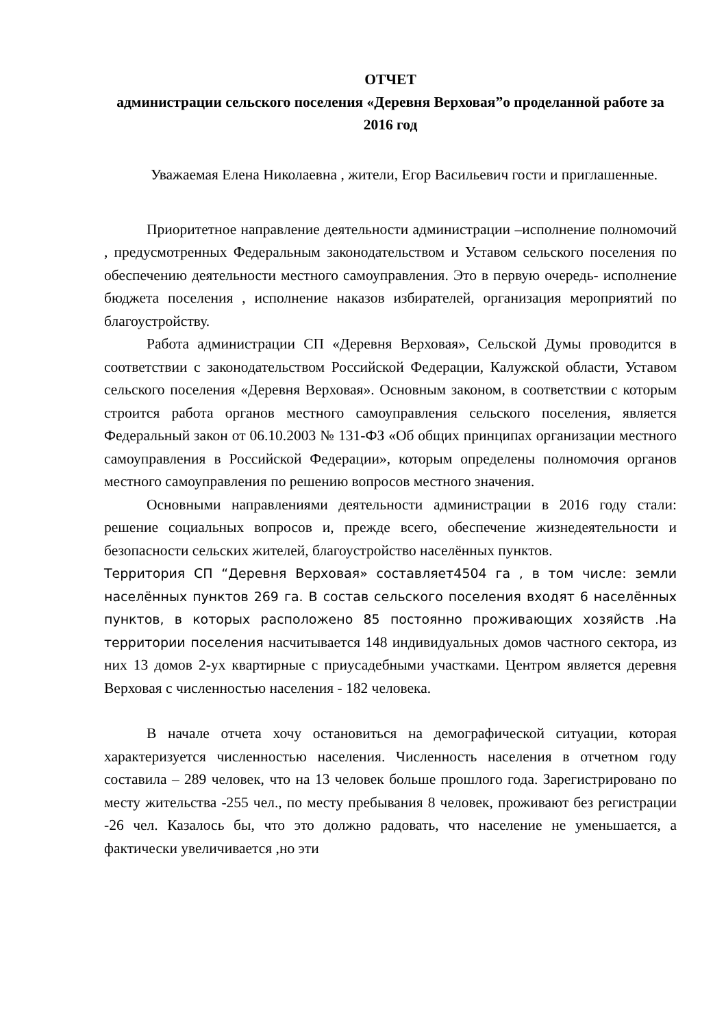ОТЧЕТ
администрации сельского поселения «Деревня Верховая”о проделанной работе за 2016 год
Уважаемая Елена Николаевна , жители, Егор Васильевич гости и приглашенные.
Приоритетное направление деятельности администрации –исполнение полномочий , предусмотренных Федеральным законодательством и Уставом сельского поселения по обеспечению деятельности местного самоуправления. Это в первую очередь- исполнение бюджета поселения , исполнение наказов избирателей, организация мероприятий по благоустройству.
Работа администрации СП «Деревня Верховая», Сельской Думы проводится в соответствии с законодательством Российской Федерации, Калужской области, Уставом сельского поселения «Деревня Верховая». Основным законом, в соответствии с которым строится работа органов местного самоуправления сельского поселения, является Федеральный закон от 06.10.2003 № 131-ФЗ «Об общих принципах организации местного самоуправления в Российской Федерации», которым определены полномочия органов местного самоуправления по решению вопросов местного значения.
Основными направлениями деятельности администрации в 2016 году стали: решение социальных вопросов и, прежде всего, обеспечение жизнедеятельности и безопасности сельских жителей, благоустройство населённых пунктов.
Территория СП “Деревня Верховая» составляет4504 га , в том числе: земли населённых пунктов 269 га. В состав сельского поселения входят 6 населённых пунктов, в которых расположено 85 постоянно проживающих хозяйств .На территории поселения насчитывается 148 индивидуальных домов частного сектора, из них 13 домов 2-ух квартирные с приусадебными участками. Центром является деревня Верховая с численностью населения - 182 человека.
В начале отчета хочу остановиться на демографической ситуации, которая характеризуется численностью населения. Численность населения в отчетном году составила – 289 человек, что на 13 человек больше прошлого года. Зарегистрировано по месту жительства -255 чел., по месту пребывания 8 человек, проживают без регистрации -26 чел. Казалось бы, что это должно радовать, что население не уменьшается, а фактически увеличивается ,но эти